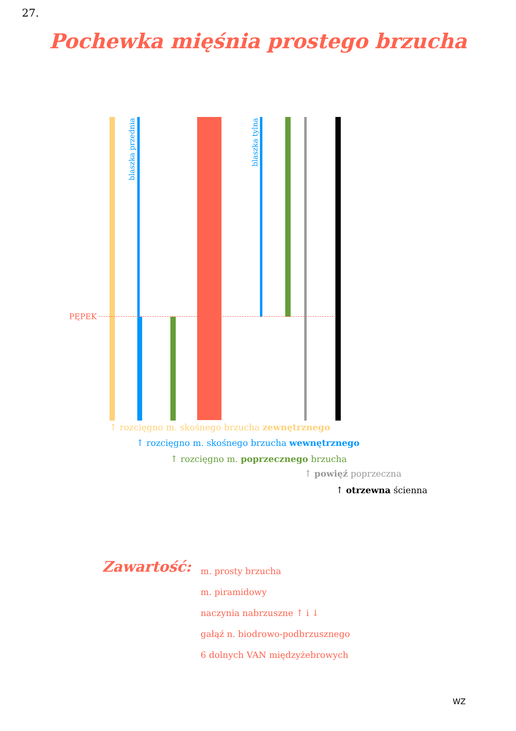27.
Pochewka mięśnia prostego brzucha
PĘPEK
blaszka przednia
blaszka tylna
↑ rozcięgno m. skośnego brzucha zewnętrznego
↑ rozcięgno m. skośnego brzucha wewnętrznego
↑ rozcięgno m. poprzecznego brzucha
↑ powięź poprzeczna
↑ otrzewna ścienna
Zawartość:
m. prosty brzucha
m. piramidowy
naczynia nabrzuszne ↑ i ↓
gałąź n. biodrowo-podbrzusznego
6 dolnych VAN międzyżebrowych
WZ